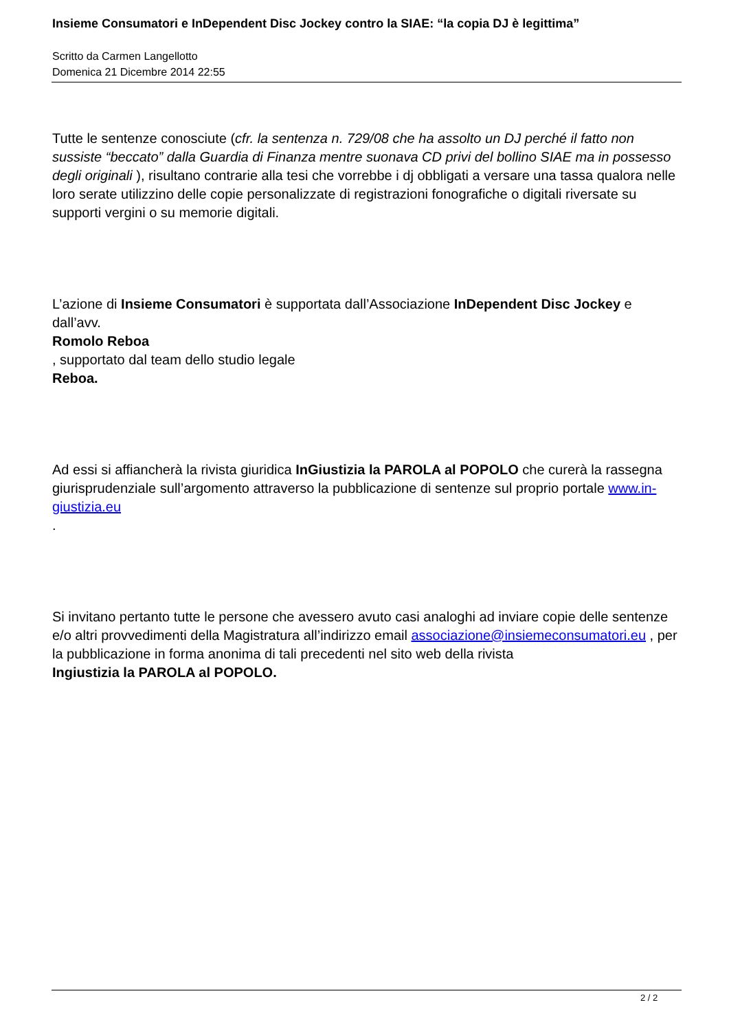Insieme Consumatori e InDependent Disc Jockey contro la SIAE: “la copia DJ è legittima”
Scritto da Carmen Langellotto
Domenica 21 Dicembre 2014 22:55
Tutte le sentenze conosciute (cfr. la sentenza n. 729/08 che ha assolto un DJ perché il fatto non sussiste “beccato” dalla Guardia di Finanza mentre suonava CD privi del bollino SIAE ma in possesso degli originali ), risultano contrarie alla tesi che vorrebbe i dj obbligati a versare una tassa qualora nelle loro serate utilizzino delle copie personalizzate di registrazioni fonografiche o digitali riversate su supporti vergini o su memorie digitali.
L’azione di Insieme Consumatori è supportata dall’Associazione InDependent Disc Jockey e dall’avv.
Romolo Reboa
, supportato dal team dello studio legale
Reboa.
Ad essi si affiancherà la rivista giuridica InGiustizia la PAROLA al POPOLO che curerà la rassegna giurisprudenziale sull’argomento attraverso la pubblicazione di sentenze sul proprio portale www.in-giustizia.eu
.
Si invitano pertanto tutte le persone che avessero avuto casi analoghi ad inviare copie delle sentenze e/o altri provvedimenti della Magistratura all’indirizzo email associazione@insiemeconsumatori.eu , per la pubblicazione in forma anonima di tali precedenti nel sito web della rivista
Ingiustizia la PAROLA al POPOLO.
2 / 2